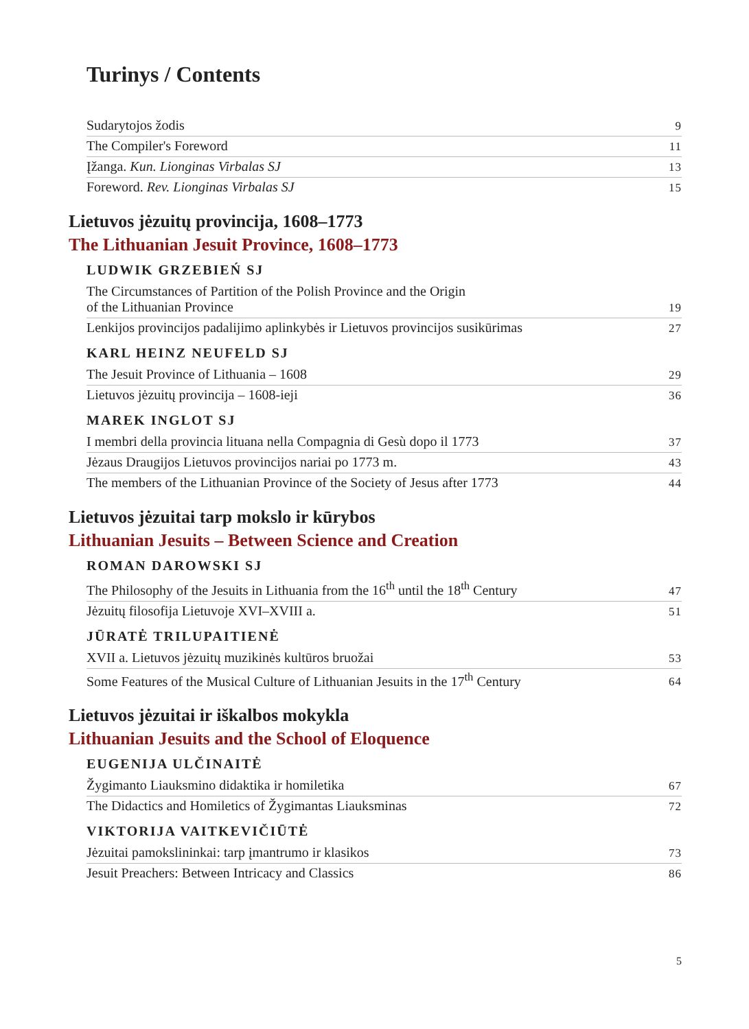Turinys / Contents
Sudarytojos žodis 9
The Compiler's Foreword 11
Įžanga. Kun. Lionginas Virbalas SJ 13
Foreword. Rev. Lionginas Virbalas SJ 15
Lietuvos jėzuitų provincija, 1608–1773
The Lithuanian Jesuit Province, 1608–1773
LUDWIK GRZEBIEŃ SJ
The Circumstances of Partition of the Polish Province and the Origin
of the Lithuanian Province 19
Lenkijos provincijos padalijimo aplinkybės ir Lietuvos provincijos susikūrimas 27
KARL HEINZ NEUFELD SJ
The Jesuit Province of Lithuania – 1608 29
Lietuvos jėzuitų provincija – 1608-ieji 36
MAREK INGLOT SJ
I membri della provincia lituana nella Compagnia di Gesù dopo il 1773 37
Jėzaus Draugijos Lietuvos provincijos nariai po 1773 m. 43
The members of the Lithuanian Province of the Society of Jesus after 1773 44
Lietuvos jėzuitai tarp mokslo ir kūrybos
Lithuanian Jesuits – Between Science and Creation
ROMAN DAROWSKI SJ
The Philosophy of the Jesuits in Lithuania from the 16<sup>th</sup> until the 18<sup>th</sup> Century 47
Jėzuitų filosofija Lietuvoje XVI–XVIII a. 51
JŪRATĖ TRILUPAITIENĖ
XVII a. Lietuvos jėzuitų muzikinės kultūros bruožai 53
Some Features of the Musical Culture of Lithuanian Jesuits in the 17<sup>th</sup> Century 64
Lietuvos jėzuitai ir iškalbos mokykla
Lithuanian Jesuits and the School of Eloquence
EUGENIJA ULČINAITĖ
Žygimanto Liauksmino didaktika ir homiletika 67
The Didactics and Homiletics of Žygimantas Liauksminas 72
VIKTORIJA VAITKEVIČIŪTĖ
Jėzuitai pamokslininkai: tarp įmantrumo ir klasikos 73
Jesuit Preachers: Between Intricacy and Classics 86
5